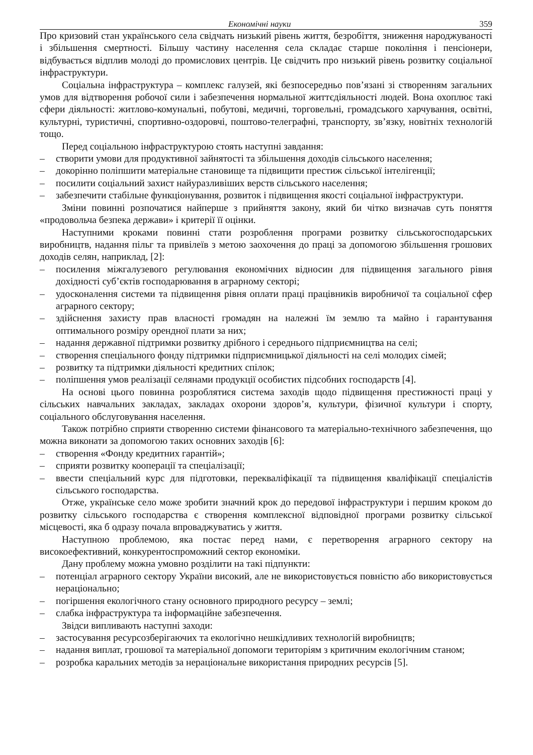Економічні науки 359
Про кризовий стан українського села свідчать низький рівень життя, безробіття, зниження народжуваності і збільшення смертності. Більшу частину населення села складає старше покоління і пенсіонери, відбувається відплив молоді до промислових центрів. Це свідчить про низький рівень розвитку соціальної інфраструктури.
Соціальна інфраструктура – комплекс галузей, які безпосередньо пов’язані зі створенням загальних умов для відтворення робочої сили і забезпечення нормальної життєдіяльності людей. Вона охоплює такі сфери діяльності: житлово-комунальні, побутові, медичні, торговельні, громадського харчування, освітні, культурні, туристичні, спортивно-оздоровчі, поштово-телеграфні, транспорту, зв’язку, новітніх технологій тощо.
Перед соціальною інфраструктурою стоять наступні завдання:
– створити умови для продуктивної зайнятості та збільшення доходів сільського населення;
– докорінно поліпшити матеріальне становище та підвищити престиж сільської інтелігенції;
– посилити соціальний захист найуразливіших верств сільського населення;
– забезпечити стабільне функціонування, розвиток і підвищення якості соціальної інфраструктури.
Зміни повинні розпочатися найперше з прийняття закону, який би чітко визначав суть поняття «продовольча безпека держави» і критерії її оцінки.
Наступними кроками повинні стати розроблення програми розвитку сільськогосподарських виробництв, надання пільг та привілеїв з метою заохочення до праці за допомогою збільшення грошових доходів селян, наприклад, [2]:
– посилення міжгалузевого регулювання економічних відносин для підвищення загального рівня дохідності суб’єктів господарювання в аграрному секторі;
– удосконалення системи та підвищення рівня оплати праці працівників виробничої та соціальної сфер аграрного сектору;
– здійснення захисту прав власності громадян на належні їм землю та майно і гарантування оптимального розміру орендної плати за них;
– надання державної підтримки розвитку дрібного і середнього підприємництва на селі;
– створення спеціального фонду підтримки підприємницької діяльності на селі молодих сімей;
– розвитку та підтримки діяльності кредитних спілок;
– поліпшення умов реалізації селянами продукції особистих підсобних господарств [4].
На основі цього повинна розроблятися система заходів щодо підвищення престижності праці у сільських навчальних закладах, закладах охорони здоров’я, культури, фізичної культури і спорту, соціального обслуговування населення.
Також потрібно сприяти створенню системи фінансового та матеріально-технічного забезпечення, що можна виконати за допомогою таких основних заходів [6]:
– створення «Фонду кредитних гарантій»;
– сприяти розвитку кооперації та спеціалізації;
– ввести спеціальний курс для підготовки, перекваліфікації та підвищення кваліфікації спеціалістів сільського господарства.
Отже, українське село може зробити значний крок до передової інфраструктури і першим кроком до розвитку сільського господарства є створення комплексної відповідної програми розвитку сільської місцевості, яка б одразу почала впроваджуватись у життя.
Наступною проблемою, яка постає перед нами, є перетворення аграрного сектору на високоефективний, конкурентоспроможний сектор економіки.
Дану проблему можна умовно розділити на такі підпункти:
– потенціал аграрного сектору України високий, але не використовується повністю або використовується нераціонально;
– погіршення екологічного стану основного природного ресурсу – землі;
– слабка інфраструктура та інформаційне забезпечення.
Звідси випливають наступні заходи:
– застосування ресурсозберігаючих та екологічно нешкідливих технологій виробництв;
– надання виплат, грошової та матеріальної допомоги територіям з критичним екологічним станом;
– розробка каральних методів за нераціональне використання природних ресурсів [5].